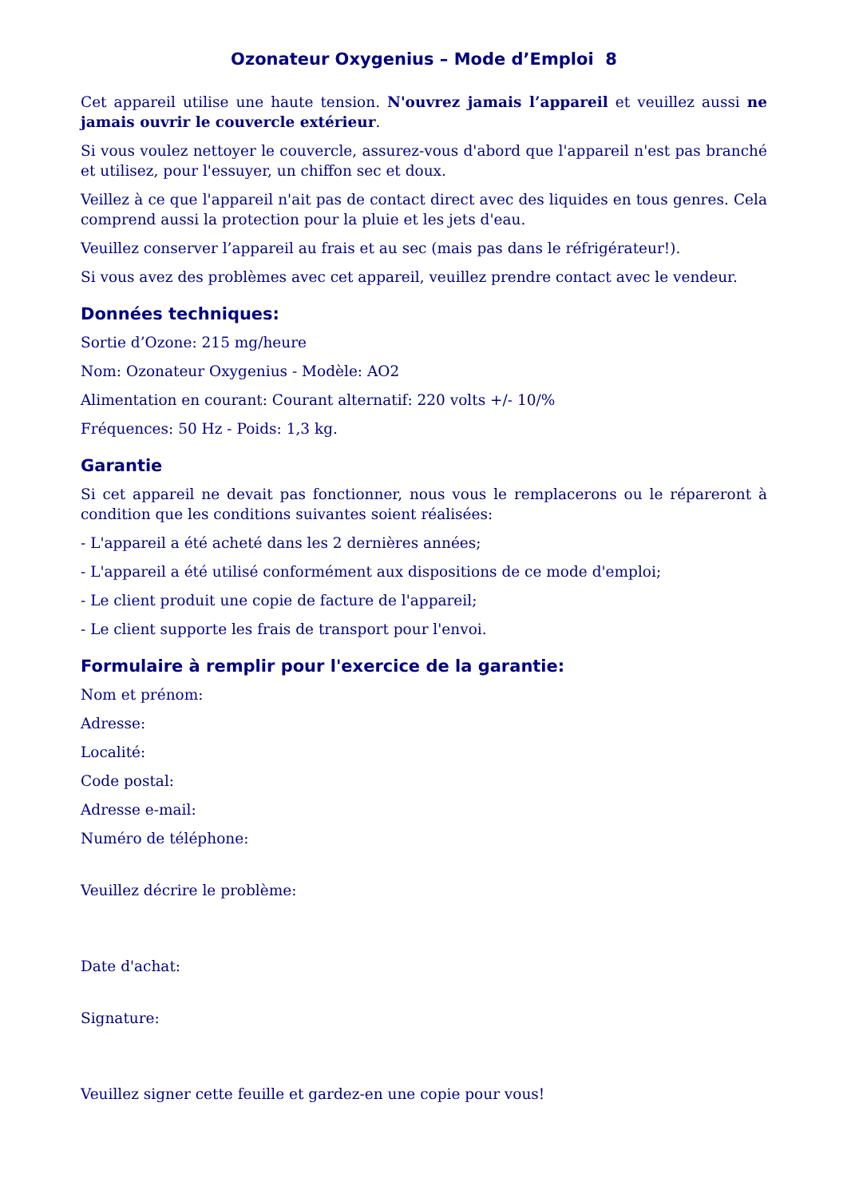Ozonateur Oxygenius – Mode d’Emploi 8
Cet appareil utilise une haute tension. N'ouvrez jamais l’appareil et veuillez aussi ne jamais ouvrir le couvercle extérieur.
Si vous voulez nettoyer le couvercle, assurez-vous d'abord que l'appareil n'est pas branché et utilisez, pour l'essuyer, un chiffon sec et doux.
Veillez à ce que l'appareil n'ait pas de contact direct avec des liquides en tous genres. Cela comprend aussi la protection pour la pluie et les jets d'eau.
Veuillez conserver l’appareil au frais et au sec (mais pas dans le réfrigérateur!).
Si vous avez des problèmes avec cet appareil, veuillez prendre contact avec le vendeur.
Données techniques:
Sortie d’Ozone: 215 mg/heure
Nom: Ozonateur Oxygenius - Modèle: AO2
Alimentation en courant: Courant alternatif: 220 volts +/- 10/%
Fréquences: 50 Hz - Poids: 1,3 kg.
Garantie
Si cet appareil ne devait pas fonctionner, nous vous le remplacerons ou le répareront à condition que les conditions suivantes soient réalisées:
- L'appareil a été acheté dans les 2 dernières années;
- L'appareil a été utilisé conformément aux dispositions de ce mode d'emploi;
- Le client produit une copie de facture de l'appareil;
- Le client supporte les frais de transport pour l'envoi.
Formulaire à remplir pour l'exercice de la garantie:
Nom et prénom:
Adresse:
Localité:
Code postal:
Adresse e-mail:
Numéro de téléphone:
Veuillez décrire le problème:
Date d'achat:
Signature:
Veuillez signer cette feuille et gardez-en une copie pour vous!